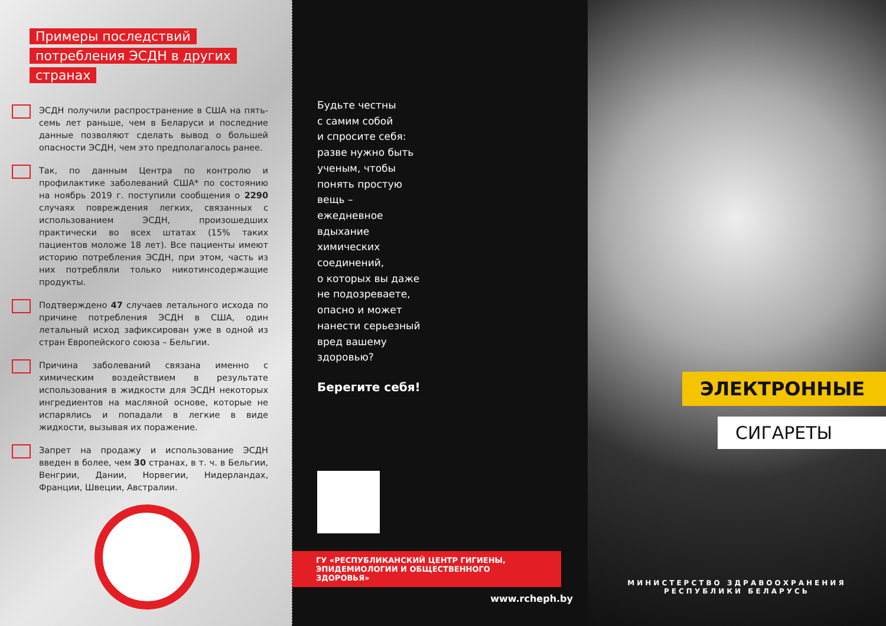Примеры последствий
потребления ЭСДН в других
странах
ЭСДН получили распространение в США на пять-семь лет раньше, чем в Беларуси и последние данные позволяют сделать вывод о большей опасности ЭСДН, чем это предполагалось ранее.
Так, по данным Центра по контролю и профилактике заболеваний США* по состоянию на ноябрь 2019 г. поступили сообщения о 2290 случаях повреждения легких, связанных с использованием ЭСДН, произошедших практически во всех штатах (15% таких пациентов моложе 18 лет). Все пациенты имеют историю потребления ЭСДН, при этом, часть из них потребляли только никотинсодержащие продукты.
Подтверждено 47 случаев летального исхода по причине потребления ЭСДН в США, один летальный исход зафиксирован уже в одной из стран Европейского союза – Бельгии.
Причина заболеваний связана именно с химическим воздействием в результате использования в жидкости для ЭСДН некоторых ингредиентов на масляной основе, которые не испарялись и попадали в легкие в виде жидкости, вызывая их поражение.
Запрет на продажу и использование ЭСДН введен в более, чем 30 странах, в т. ч. в Бельгии, Венгрии, Дании, Норвегии, Нидерландах, Франции, Швеции, Австралии.
Будьте честны
с самим собой
и спросите себя:
разве нужно быть
ученым, чтобы
понять простую
вещь –
ежедневное
вдыхание
химических
соединений,
о которых вы даже
не подозреваете,
опасно и может
нанести серьезный
вред вашему
здоровью?
Берегите себя!
ГУ «РЕСПУБЛИКАНСКИЙ ЦЕНТР ГИГИЕНЫ,
ЭПИДЕМИОЛОГИИ И ОБЩЕСТВЕННОГО ЗДОРОВЬЯ»
www.rcheph.by
ЭЛЕКТРОННЫЕ
СИГАРЕТЫ
МИНИСТЕРСТВО ЗДРАВООХРАНЕНИЯ
РЕСПУБЛИКИ БЕЛАРУСЬ